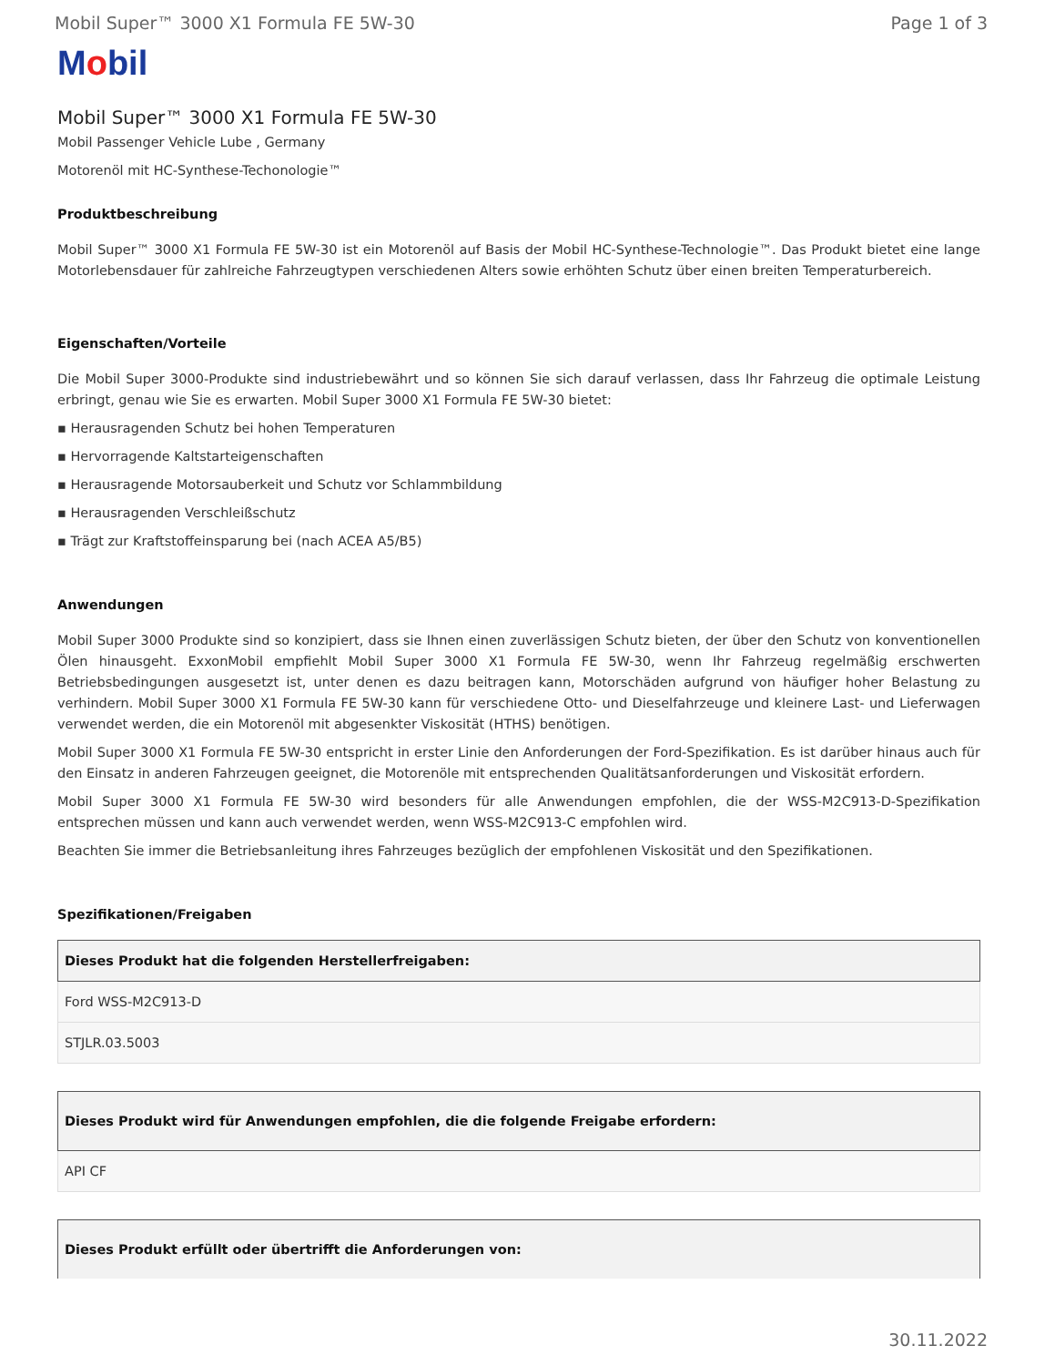Mobil Super™ 3000 X1 Formula FE 5W-30
Page 1 of 3
Mobil
Mobil Super™ 3000 X1 Formula FE 5W-30
Mobil Passenger Vehicle Lube , Germany
Motorenöl mit HC-Synthese-Techonologie™
Produktbeschreibung
Mobil Super™ 3000 X1 Formula FE 5W-30 ist ein Motorenöl auf Basis der Mobil HC-Synthese-Technologie™. Das Produkt bietet eine lange Motorlebensdauer für zahlreiche Fahrzeugtypen verschiedenen Alters sowie erhöhten Schutz über einen breiten Temperaturbereich.
Eigenschaften/Vorteile
Die Mobil Super 3000-Produkte sind industriebewährt und so können Sie sich darauf verlassen, dass Ihr Fahrzeug die optimale Leistung erbringt, genau wie Sie es erwarten. Mobil Super 3000 X1 Formula FE 5W-30 bietet:
▪ Herausragenden Schutz bei hohen Temperaturen
▪ Hervorragende Kaltstarteigenschaften
▪ Herausragende Motorsauberkeit und Schutz vor Schlammbildung
▪ Herausragenden Verschleißschutz
▪ Trägt zur Kraftstoffeinsparung bei (nach ACEA A5/B5)
Anwendungen
Mobil Super 3000 Produkte sind so konzipiert, dass sie Ihnen einen zuverlässigen Schutz bieten, der über den Schutz von konventionellen Ölen hinausgeht. ExxonMobil empfiehlt Mobil Super 3000 X1 Formula FE 5W-30, wenn Ihr Fahrzeug regelmäßig erschwerten Betriebsbedingungen ausgesetzt ist, unter denen es dazu beitragen kann, Motorschäden aufgrund von häufiger hoher Belastung zu verhindern. Mobil Super 3000 X1 Formula FE 5W-30 kann für verschiedene Otto- und Dieselfahrzeuge und kleinere Last- und Lieferwagen verwendet werden, die ein Motorenöl mit abgesenkter Viskosität (HTHS) benötigen.
Mobil Super 3000 X1 Formula FE 5W-30 entspricht in erster Linie den Anforderungen der Ford-Spezifikation. Es ist darüber hinaus auch für den Einsatz in anderen Fahrzeugen geeignet, die Motorenöle mit entsprechenden Qualitätsanforderungen und Viskosität erfordern.
Mobil Super 3000 X1 Formula FE 5W-30 wird besonders für alle Anwendungen empfohlen, die der WSS-M2C913-D-Spezifikation entsprechen müssen und kann auch verwendet werden, wenn WSS-M2C913-C empfohlen wird.
Beachten Sie immer die Betriebsanleitung ihres Fahrzeuges bezüglich der empfohlenen Viskosität und den Spezifikationen.
Spezifikationen/Freigaben
| Dieses Produkt hat die folgenden Herstellerfreigaben: |
| --- |
| Ford WSS-M2C913-D |
| STJLR.03.5003 |
| Dieses Produkt wird für Anwendungen empfohlen, die die folgende Freigabe erfordern: |
| --- |
| API CF |
| Dieses Produkt erfüllt oder übertrifft die Anforderungen von: |
| --- |
30.11.2022